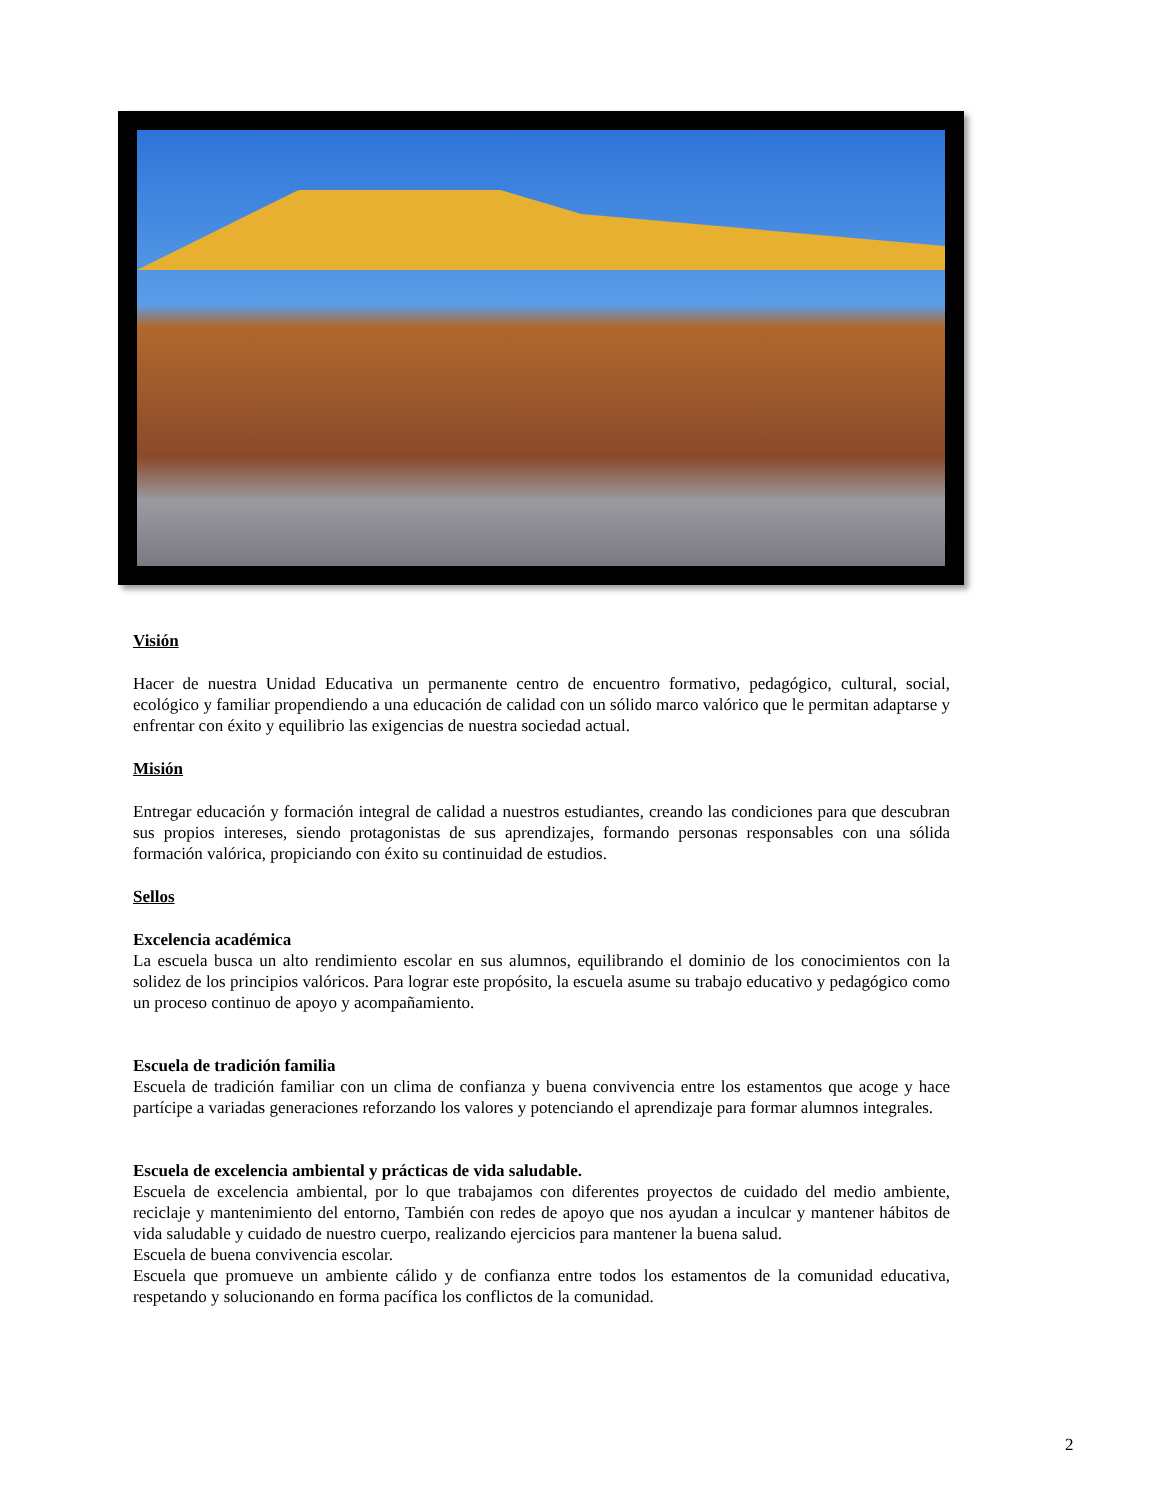Visión
Hacer de nuestra Unidad Educativa un permanente centro de encuentro formativo, pedagógico, cultural, social, ecológico y familiar propendiendo a una educación de calidad con un sólido marco valórico que le permitan adaptarse y enfrentar con éxito y equilibrio las exigencias de nuestra sociedad actual.
Misión
Entregar educación y formación integral de calidad a nuestros estudiantes, creando las condiciones para que descubran sus propios intereses, siendo protagonistas de sus aprendizajes, formando personas responsables con una sólida formación valórica, propiciando con éxito su continuidad de estudios.
Sellos
Excelencia académica
La escuela busca un alto rendimiento escolar en sus alumnos, equilibrando el dominio de los conocimientos con la solidez de los principios valóricos. Para lograr este propósito, la escuela asume su trabajo educativo y pedagógico como un proceso continuo de apoyo y acompañamiento.
Escuela de tradición familia
Escuela de tradición familiar con un clima de confianza y buena convivencia entre los estamentos que acoge y hace partícipe a variadas generaciones reforzando los valores y potenciando el aprendizaje para formar alumnos integrales.
Escuela de excelencia ambiental y prácticas de vida saludable.
Escuela de excelencia ambiental, por lo que trabajamos con diferentes proyectos de cuidado del medio ambiente, reciclaje y mantenimiento del entorno, También con redes de apoyo que nos ayudan a inculcar y mantener hábitos de vida saludable y cuidado de nuestro cuerpo, realizando ejercicios para mantener la buena salud.
Escuela de buena convivencia escolar.
Escuela que promueve un ambiente cálido y de confianza entre todos los estamentos de la comunidad educativa, respetando y solucionando en forma pacífica los conflictos de la comunidad.
2